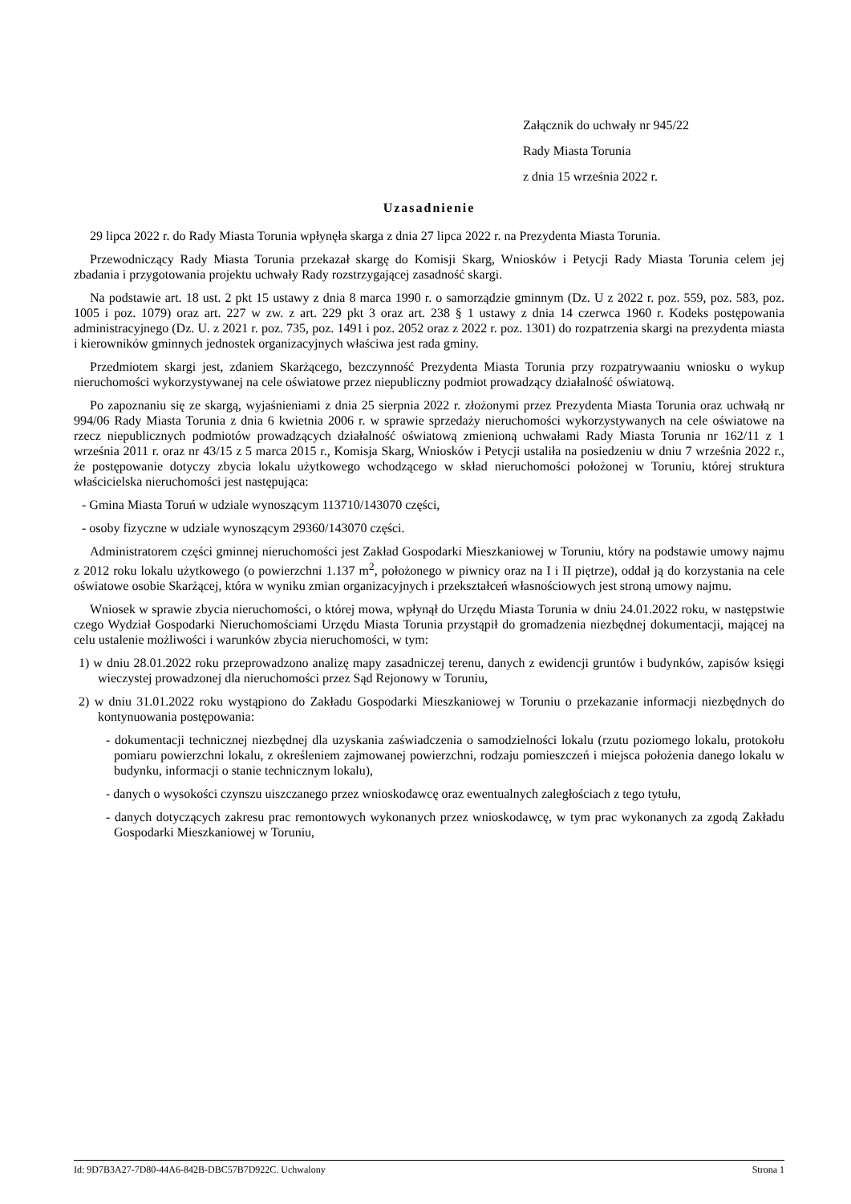Załącznik do uchwały nr 945/22
Rady Miasta Torunia
z dnia 15 września 2022 r.
Uzasadnienie
29 lipca 2022 r. do Rady Miasta Torunia wpłynęła skarga z dnia 27 lipca 2022 r. na Prezydenta Miasta Torunia.
Przewodniczący Rady Miasta Torunia przekazał skargę do Komisji Skarg, Wniosków i Petycji Rady Miasta Torunia celem jej zbadania i przygotowania projektu uchwały Rady rozstrzygającej zasadność skargi.
Na podstawie art. 18 ust. 2 pkt 15 ustawy z dnia 8 marca 1990 r. o samorządzie gminnym (Dz. U z 2022 r. poz. 559, poz. 583, poz. 1005 i poz. 1079) oraz art. 227 w zw. z art. 229 pkt 3 oraz art. 238 § 1 ustawy z dnia 14 czerwca 1960 r. Kodeks postępowania administracyjnego (Dz. U. z 2021 r. poz. 735, poz. 1491 i poz. 2052 oraz z 2022 r. poz. 1301) do rozpatrzenia skargi na prezydenta miasta i kierowników gminnych jednostek organizacyjnych właściwa jest rada gminy.
Przedmiotem skargi jest, zdaniem Skarżącego, bezczynność Prezydenta Miasta Torunia przy rozpatrywaaniu wniosku o wykup nieruchomości wykorzystywanej na cele oświatowe przez niepubliczny podmiot prowadzący działalność oświatową.
Po zapoznaniu się ze skargą, wyjaśnieniami z dnia 25 sierpnia 2022 r. złożonymi przez Prezydenta Miasta Torunia oraz uchwałą nr 994/06 Rady Miasta Torunia z dnia 6 kwietnia 2006 r. w sprawie sprzedaży nieruchomości wykorzystywanych na cele oświatowe na rzecz niepublicznych podmiotów prowadzących działalność oświatową zmienioną uchwałami Rady Miasta Torunia nr 162/11 z 1 września 2011 r. oraz nr 43/15 z 5 marca 2015 r., Komisja Skarg, Wniosków i Petycji ustaliła na posiedzeniu w dniu 7 września 2022 r., że postępowanie dotyczy zbycia lokalu użytkowego wchodzącego w skład nieruchomości położonej w Toruniu, której struktura właścicielska nieruchomości jest następująca:
- Gmina Miasta Toruń w udziale wynoszącym 113710/143070 części,
- osoby fizyczne w udziale wynoszącym 29360/143070 części.
Administratorem części gminnej nieruchomości jest Zakład Gospodarki Mieszkaniowej w Toruniu, który na podstawie umowy najmu z 2012 roku lokalu użytkowego (o powierzchni 1.137 m<sup>2</sup>, położonego w piwnicy oraz na I i II piętrze), oddał ją do korzystania na cele oświatowe osobie Skarżącej, która w wyniku zmian organizacyjnych i przekształceń własnościowych jest stroną umowy najmu.
Wniosek w sprawie zbycia nieruchomości, o której mowa, wpłynął do Urzędu Miasta Torunia w dniu 24.01.2022 roku, w następstwie czego Wydział Gospodarki Nieruchomościami Urzędu Miasta Torunia przystąpił do gromadzenia niezbędnej dokumentacji, mającej na celu ustalenie możliwości i warunków zbycia nieruchomości, w tym:
1) w dniu 28.01.2022 roku przeprowadzono analizę mapy zasadniczej terenu, danych z ewidencji gruntów i budynków, zapisów księgi wieczystej prowadzonej dla nieruchomości przez Sąd Rejonowy w Toruniu,
2) w dniu 31.01.2022 roku wystąpiono do Zakładu Gospodarki Mieszkaniowej w Toruniu o przekazanie informacji niezbędnych do kontynuowania postępowania:
- dokumentacji technicznej niezbędnej dla uzyskania zaświadczenia o samodzielności lokalu (rzutu poziomego lokalu, protokołu pomiaru powierzchni lokalu, z określeniem zajmowanej powierzchni, rodzaju pomieszczeń i miejsca położenia danego lokalu w budynku, informacji o stanie technicznym lokalu),
- danych o wysokości czynszu uiszczanego przez wnioskodawcę oraz ewentualnych zaległościach z tego tytułu,
- danych dotyczących zakresu prac remontowych wykonanych przez wnioskodawcę, w tym prac wykonanych za zgodą Zakładu Gospodarki Mieszkaniowej w Toruniu,
Id: 9D7B3A27-7D80-44A6-842B-DBC57B7D922C. Uchwalony Strona 1